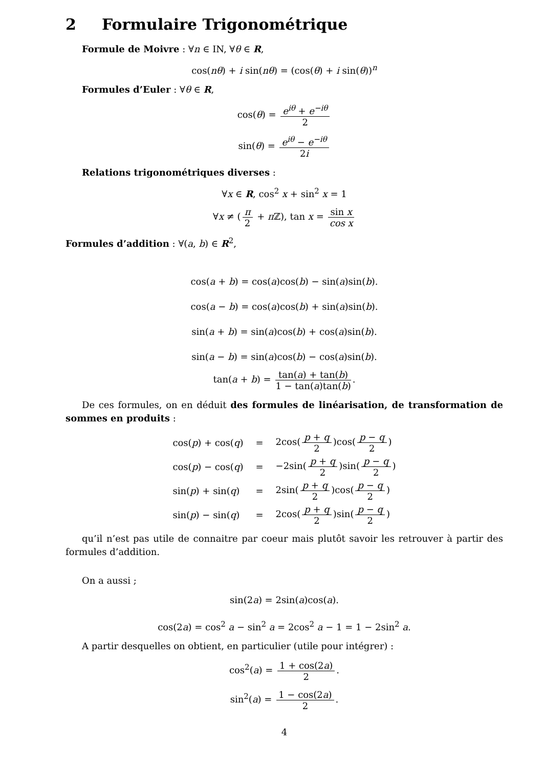2 Formulaire Trigonométrique
Formule de Moivre : ∀n ∈ IN, ∀θ ∈ R,
cos(nθ) + i sin(nθ) = (cos(θ) + i sin(θ))<sup>n</sup>
Formules d’Euler : ∀θ ∈ R,
cos(θ) = e<sup>iθ</sup> + e<sup>−iθ</sup> 2
sin(θ) = e<sup>iθ</sup> − e<sup>−iθ</sup> 2i
Relations trigonométriques diverses :
∀x ∈ R, cos<sup>2</sup> x + sin<sup>2</sup> x = 1
∀x ≠ (π 2 + π ℤ), tan x = sin x cos x
Formules d’addition : ∀(a, b) ∈ R<sup>2</sup>,
cos(a + b) = cos(a)cos(b) − sin(a)sin(b).
cos(a − b) = cos(a)cos(b) + sin(a)sin(b).
sin(a + b) = sin(a)cos(b) + cos(a)sin(b).
sin(a − b) = sin(a)cos(b) − cos(a)sin(b).
tan(a + b) = tan(a) + tan(b) 1 − tan(a)tan(b).
De ces formules, on en déduit des formules de linéarisation, de transformation de sommes en produits :
| cos( p ) + cos( q ) | = | 2cos( p + q 2 )cos( p − q 2 ) |
| cos( p ) − cos( q ) | = | −2sin( p + q 2 )sin( p − q 2 ) |
| sin( p ) + sin( q ) | = | 2sin( p + q 2 )cos( p − q 2 ) |
| sin( p ) − sin( q ) | = | 2cos( p + q 2 )sin( p − q 2 ) |
qu’il n’est pas utile de connaitre par coeur mais plutôt savoir les retrouver à partir des formules d’addition.
On a aussi ;
sin(2a) = 2sin(a)cos(a).
cos(2a) = cos<sup>2</sup> a − sin<sup>2</sup> a = 2cos<sup>2</sup> a − 1 = 1 − 2sin<sup>2</sup> a.
A partir desquelles on obtient, en particulier (utile pour intégrer) :
cos<sup>2</sup>(a) = 1 + cos(2a) 2.
sin<sup>2</sup>(a) = 1 − cos(2a) 2.
4